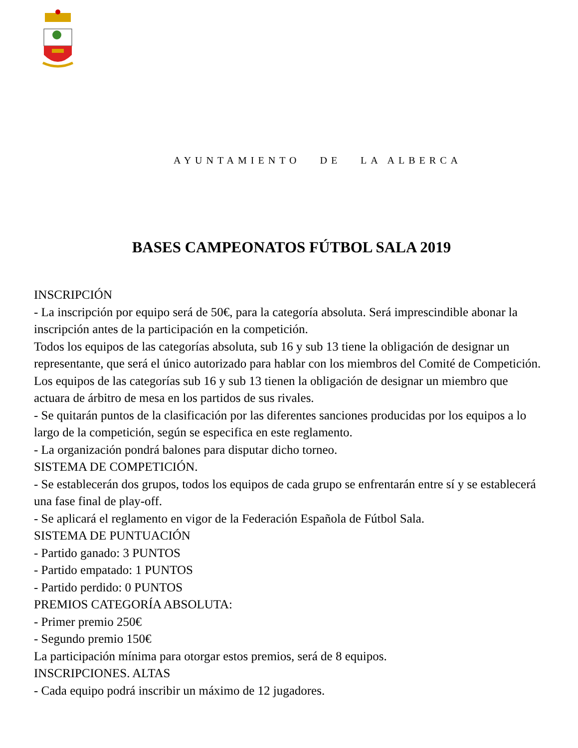AYUNTAMIENTO DE LA ALBERCA
BASES CAMPEONATOS FÚTBOL SALA 2019
INSCRIPCIÓN
- La inscripción por equipo será de 50€, para la categoría absoluta. Será imprescindible abonar la inscripción antes de la participación en la competición.
Todos los equipos de las categorías absoluta, sub 16 y sub 13 tiene la obligación de designar un representante, que será el único autorizado para hablar con los miembros del Comité de Competición.
Los equipos de las categorías sub 16 y sub 13 tienen la obligación de designar un miembro que actuara de árbitro de mesa en los partidos de sus rivales.
- Se quitarán puntos de la clasificación por las diferentes sanciones producidas por los equipos a lo largo de la competición, según se especifica en este reglamento.
- La organización pondrá balones para disputar dicho torneo.
SISTEMA DE COMPETICIÓN.
- Se establecerán dos grupos, todos los equipos de cada grupo se enfrentarán entre sí y se establecerá una fase final de play-off.
- Se aplicará el reglamento en vigor de la Federación Española de Fútbol Sala.
SISTEMA DE PUNTUACIÓN
- Partido ganado: 3 PUNTOS
- Partido empatado: 1 PUNTOS
- Partido perdido: 0 PUNTOS
PREMIOS CATEGORÍA ABSOLUTA:
- Primer premio 250€
- Segundo premio 150€
La participación mínima para otorgar estos premios, será de 8 equipos.
INSCRIPCIONES. ALTAS
- Cada equipo podrá inscribir un máximo de 12 jugadores.